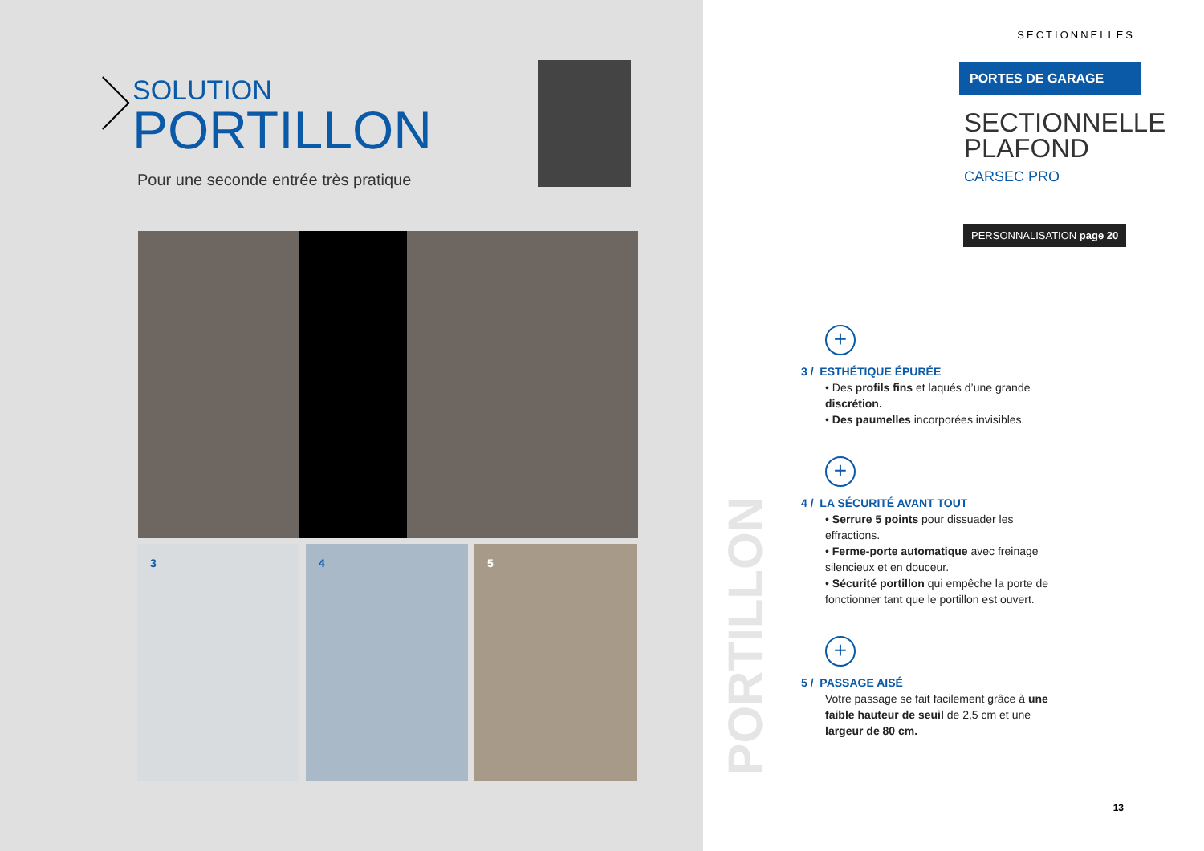SOLUTION
PORTILLON
Pour une seconde entrée très pratique
3 4 5
SECTIONNELLES
PORTES DE GARAGE
SECTIONNELLE
PLAFOND
CARSEC PRO
PERSONNALISATION page 20
PORTILLON
+
3 / ESTHÉTIQUE ÉPURÉE
• Des profils fins et laqués d’une grande discrétion.
• Des paumelles incorporées invisibles.
+
4 / LA SÉCURITÉ AVANT TOUT
• Serrure 5 points pour dissuader les effractions.
• Ferme-porte automatique avec freinage silencieux et en douceur.
• Sécurité portillon qui empêche la porte de fonctionner tant que le portillon est ouvert.
+
5 / PASSAGE AISÉ
Votre passage se fait facilement grâce à une faible hauteur de seuil de 2,5 cm et une largeur de 80 cm.
13